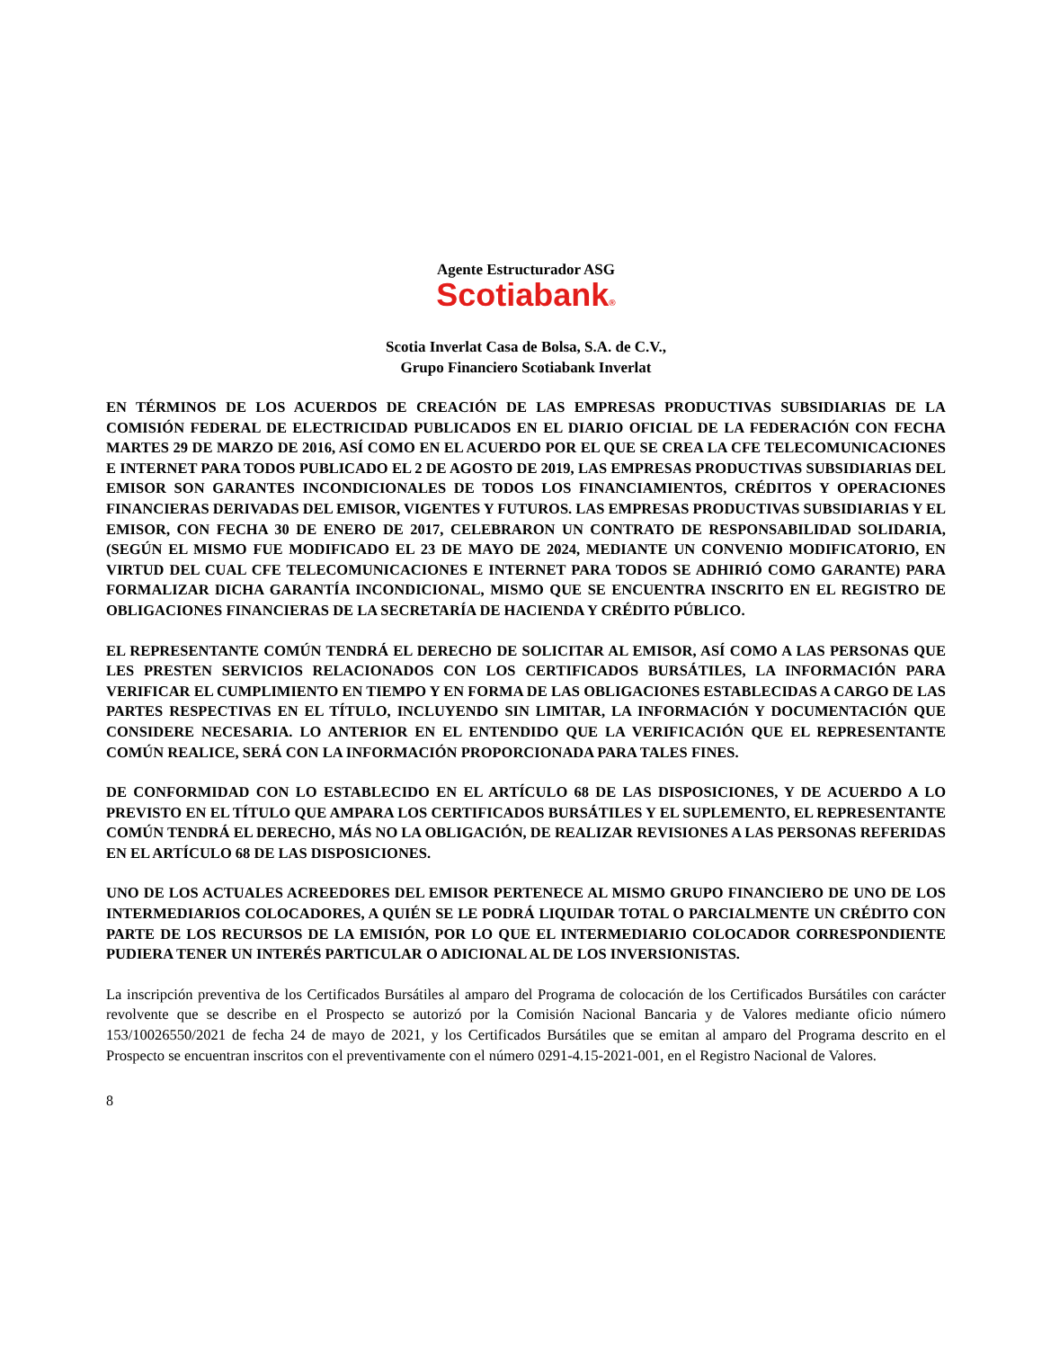Agente Estructurador ASG
Scotiabank®
Scotia Inverlat Casa de Bolsa, S.A. de C.V.,
Grupo Financiero Scotiabank Inverlat
EN TÉRMINOS DE LOS ACUERDOS DE CREACIÓN DE LAS EMPRESAS PRODUCTIVAS SUBSIDIARIAS DE LA COMISIÓN FEDERAL DE ELECTRICIDAD PUBLICADOS EN EL DIARIO OFICIAL DE LA FEDERACIÓN CON FECHA MARTES 29 DE MARZO DE 2016, ASÍ COMO EN EL ACUERDO POR EL QUE SE CREA LA CFE TELECOMUNICACIONES E INTERNET PARA TODOS PUBLICADO EL 2 DE AGOSTO DE 2019, LAS EMPRESAS PRODUCTIVAS SUBSIDIARIAS DEL EMISOR SON GARANTES INCONDICIONALES DE TODOS LOS FINANCIAMIENTOS, CRÉDITOS Y OPERACIONES FINANCIERAS DERIVADAS DEL EMISOR, VIGENTES Y FUTUROS. LAS EMPRESAS PRODUCTIVAS SUBSIDIARIAS Y EL EMISOR, CON FECHA 30 DE ENERO DE 2017, CELEBRARON UN CONTRATO DE RESPONSABILIDAD SOLIDARIA, (SEGÚN EL MISMO FUE MODIFICADO EL 23 DE MAYO DE 2024, MEDIANTE UN CONVENIO MODIFICATORIO, EN VIRTUD DEL CUAL CFE TELECOMUNICACIONES E INTERNET PARA TODOS SE ADHIRIÓ COMO GARANTE) PARA FORMALIZAR DICHA GARANTÍA INCONDICIONAL, MISMO QUE SE ENCUENTRA INSCRITO EN EL REGISTRO DE OBLIGACIONES FINANCIERAS DE LA SECRETARÍA DE HACIENDA Y CRÉDITO PÚBLICO.
EL REPRESENTANTE COMÚN TENDRÁ EL DERECHO DE SOLICITAR AL EMISOR, ASÍ COMO A LAS PERSONAS QUE LES PRESTEN SERVICIOS RELACIONADOS CON LOS CERTIFICADOS BURSÁTILES, LA INFORMACIÓN PARA VERIFICAR EL CUMPLIMIENTO EN TIEMPO Y EN FORMA DE LAS OBLIGACIONES ESTABLECIDAS A CARGO DE LAS PARTES RESPECTIVAS EN EL TÍTULO, INCLUYENDO SIN LIMITAR, LA INFORMACIÓN Y DOCUMENTACIÓN QUE CONSIDERE NECESARIA. LO ANTERIOR EN EL ENTENDIDO QUE LA VERIFICACIÓN QUE EL REPRESENTANTE COMÚN REALICE, SERÁ CON LA INFORMACIÓN PROPORCIONADA PARA TALES FINES.
DE CONFORMIDAD CON LO ESTABLECIDO EN EL ARTÍCULO 68 DE LAS DISPOSICIONES, Y DE ACUERDO A LO PREVISTO EN EL TÍTULO QUE AMPARA LOS CERTIFICADOS BURSÁTILES Y EL SUPLEMENTO, EL REPRESENTANTE COMÚN TENDRÁ EL DERECHO, MÁS NO LA OBLIGACIÓN, DE REALIZAR REVISIONES A LAS PERSONAS REFERIDAS EN EL ARTÍCULO 68 DE LAS DISPOSICIONES.
UNO DE LOS ACTUALES ACREEDORES DEL EMISOR PERTENECE AL MISMO GRUPO FINANCIERO DE UNO DE LOS INTERMEDIARIOS COLOCADORES, A QUIÉN SE LE PODRÁ LIQUIDAR TOTAL O PARCIALMENTE UN CRÉDITO CON PARTE DE LOS RECURSOS DE LA EMISIÓN, POR LO QUE EL INTERMEDIARIO COLOCADOR CORRESPONDIENTE PUDIERA TENER UN INTERÉS PARTICULAR O ADICIONAL AL DE LOS INVERSIONISTAS.
La inscripción preventiva de los Certificados Bursátiles al amparo del Programa de colocación de los Certificados Bursátiles con carácter revolvente que se describe en el Prospecto se autorizó por la Comisión Nacional Bancaria y de Valores mediante oficio número 153/10026550/2021 de fecha 24 de mayo de 2021, y los Certificados Bursátiles que se emitan al amparo del Programa descrito en el Prospecto se encuentran inscritos con el preventivamente con el número 0291-4.15-2021-001, en el Registro Nacional de Valores.
8